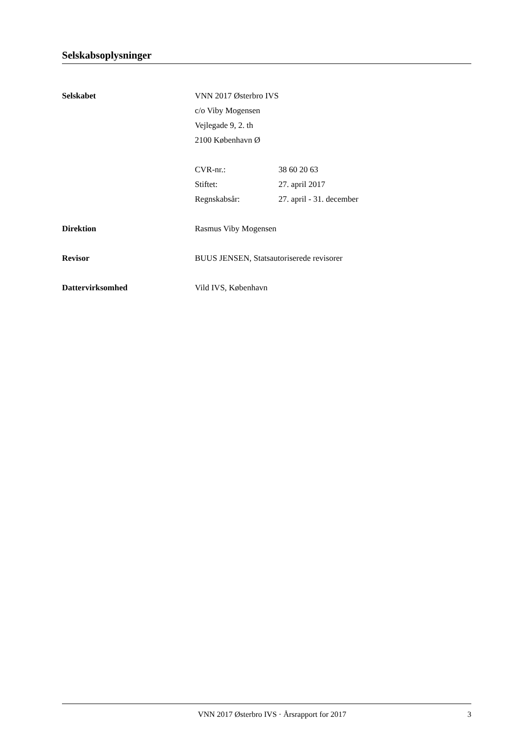Selskabsoplysninger
Selskabet VNN 2017 Østerbro IVS
c/o Viby Mogensen
Vejlegade 9, 2. th
2100 København Ø
CVR-nr.: 38 60 20 63
Stiftet: 27. april 2017
Regnskabsår: 27. april - 31. december
Direktion Rasmus Viby Mogensen
Revisor BUUS JENSEN, Statsautoriserede revisorer
Dattervirksomhed Vild IVS, København
VNN 2017 Østerbro IVS · Årsrapport for 2017 3